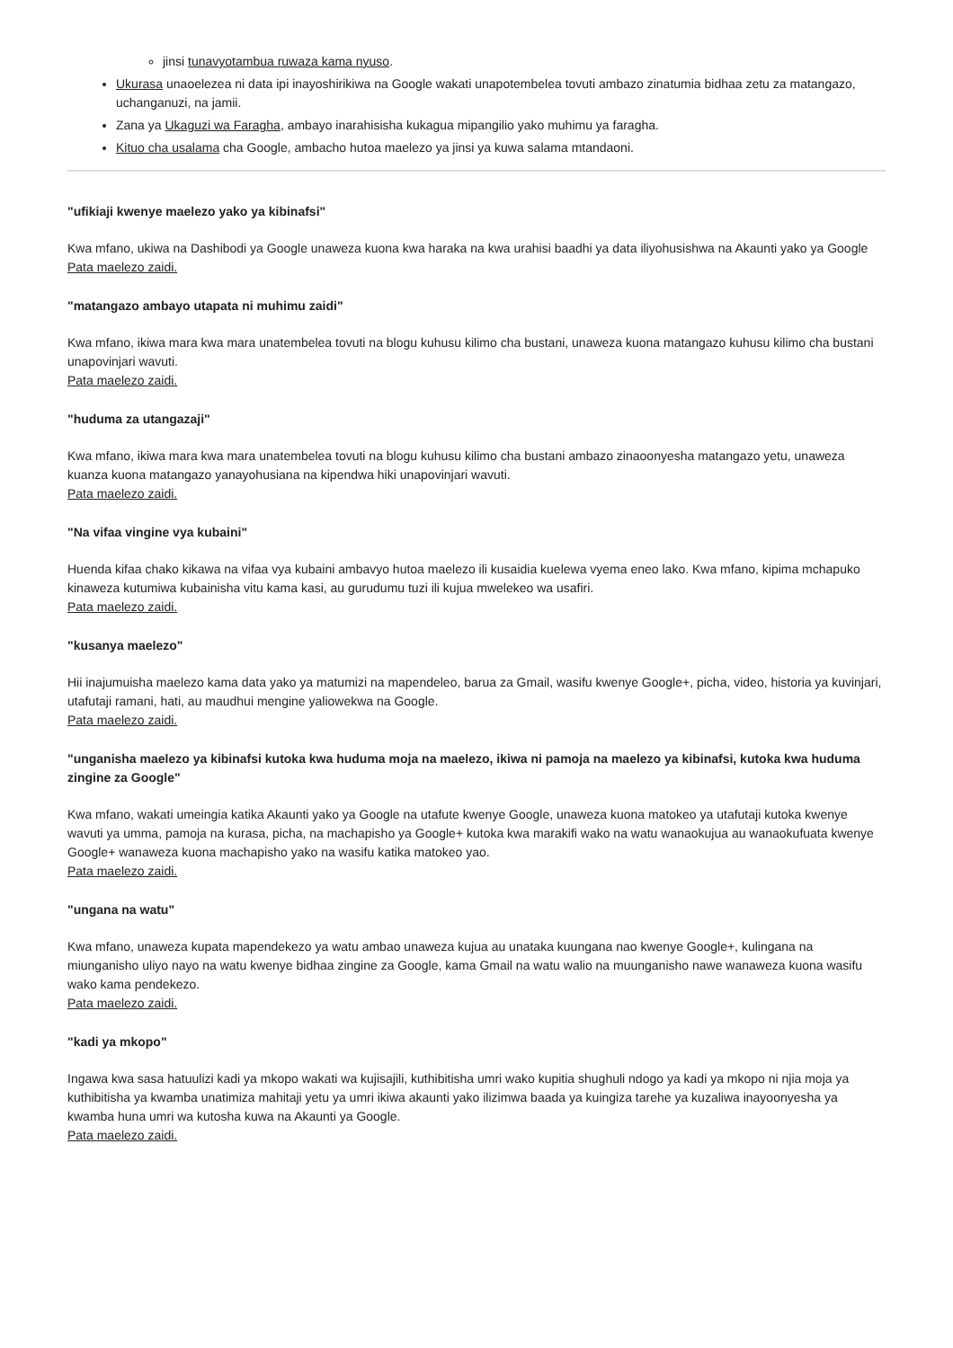jinsi tunavyotambua ruwaza kama nyuso.
Ukurasa unaoelezea ni data ipi inayoshirikiwa na Google wakati unapotembelea tovuti ambazo zinatumia bidhaa zetu za matangazo, uchanganuzi, na jamii.
Zana ya Ukaguzi wa Faragha, ambayo inarahisisha kukagua mipangilio yako muhimu ya faragha.
Kituo cha usalama cha Google, ambacho hutoa maelezo ya jinsi ya kuwa salama mtandaoni.
"ufikiaji kwenye maelezo yako ya kibinafsi"
Kwa mfano, ukiwa na Dashibodi ya Google unaweza kuona kwa haraka na kwa urahisi baadhi ya data iliyohusishwa na Akaunti yako ya Google
Pata maelezo zaidi.
"matangazo ambayo utapata ni muhimu zaidi"
Kwa mfano, ikiwa mara kwa mara unatembelea tovuti na blogu kuhusu kilimo cha bustani, unaweza kuona matangazo kuhusu kilimo cha bustani unapovinjari wavuti.
Pata maelezo zaidi.
"huduma za utangazaji"
Kwa mfano, ikiwa mara kwa mara unatembelea tovuti na blogu kuhusu kilimo cha bustani ambazo zinaoonyesha matangazo yetu, unaweza kuanza kuona matangazo yanayohusiana na kipendwa hiki unapovinjari wavuti.
Pata maelezo zaidi.
"Na vifaa vingine vya kubaini"
Huenda kifaa chako kikawa na vifaa vya kubaini ambavyo hutoa maelezo ili kusaidia kuelewa vyema eneo lako. Kwa mfano, kipima mchapuko kinaweza kutumiwa kubainisha vitu kama kasi, au gurudumu tuzi ili kujua mwelekeo wa usafiri.
Pata maelezo zaidi.
"kusanya maelezo"
Hii inajumuisha maelezo kama data yako ya matumizi na mapendeleo, barua za Gmail, wasifu kwenye Google+, picha, video, historia ya kuvinjari, utafutaji ramani, hati, au maudhui mengine yaliowekwa na Google.
Pata maelezo zaidi.
"unganisha maelezo ya kibinafsi kutoka kwa huduma moja na maelezo, ikiwa ni pamoja na maelezo ya kibinafsi, kutoka kwa huduma zingine za Google"
Kwa mfano, wakati umeingia katika Akaunti yako ya Google na utafute kwenye Google, unaweza kuona matokeo ya utafutaji kutoka kwenye wavuti ya umma, pamoja na kurasa, picha, na machapisho ya Google+ kutoka kwa marakifi wako na watu wanaokujua au wanaokufuata kwenye Google+ wanaweza kuona machapisho yako na wasifu katika matokeo yao.
Pata maelezo zaidi.
"ungana na watu"
Kwa mfano, unaweza kupata mapendekezo ya watu ambao unaweza kujua au unataka kuungana nao kwenye Google+, kulingana na miunganisho uliyo nayo na watu kwenye bidhaa zingine za Google, kama Gmail na watu walio na muunganisho nawe wanaweza kuona wasifu wako kama pendekezo.
Pata maelezo zaidi.
"kadi ya mkopo"
Ingawa kwa sasa hatuulizi kadi ya mkopo wakati wa kujisajili, kuthibitisha umri wako kupitia shughuli ndogo ya kadi ya mkopo ni njia moja ya kuthibitisha ya kwamba unatimiza mahitaji yetu ya umri ikiwa akaunti yako ilizimwa baada ya kuingiza tarehe ya kuzaliwa inayoonyesha ya kwamba huna umri wa kutosha kuwa na Akaunti ya Google.
Pata maelezo zaidi.